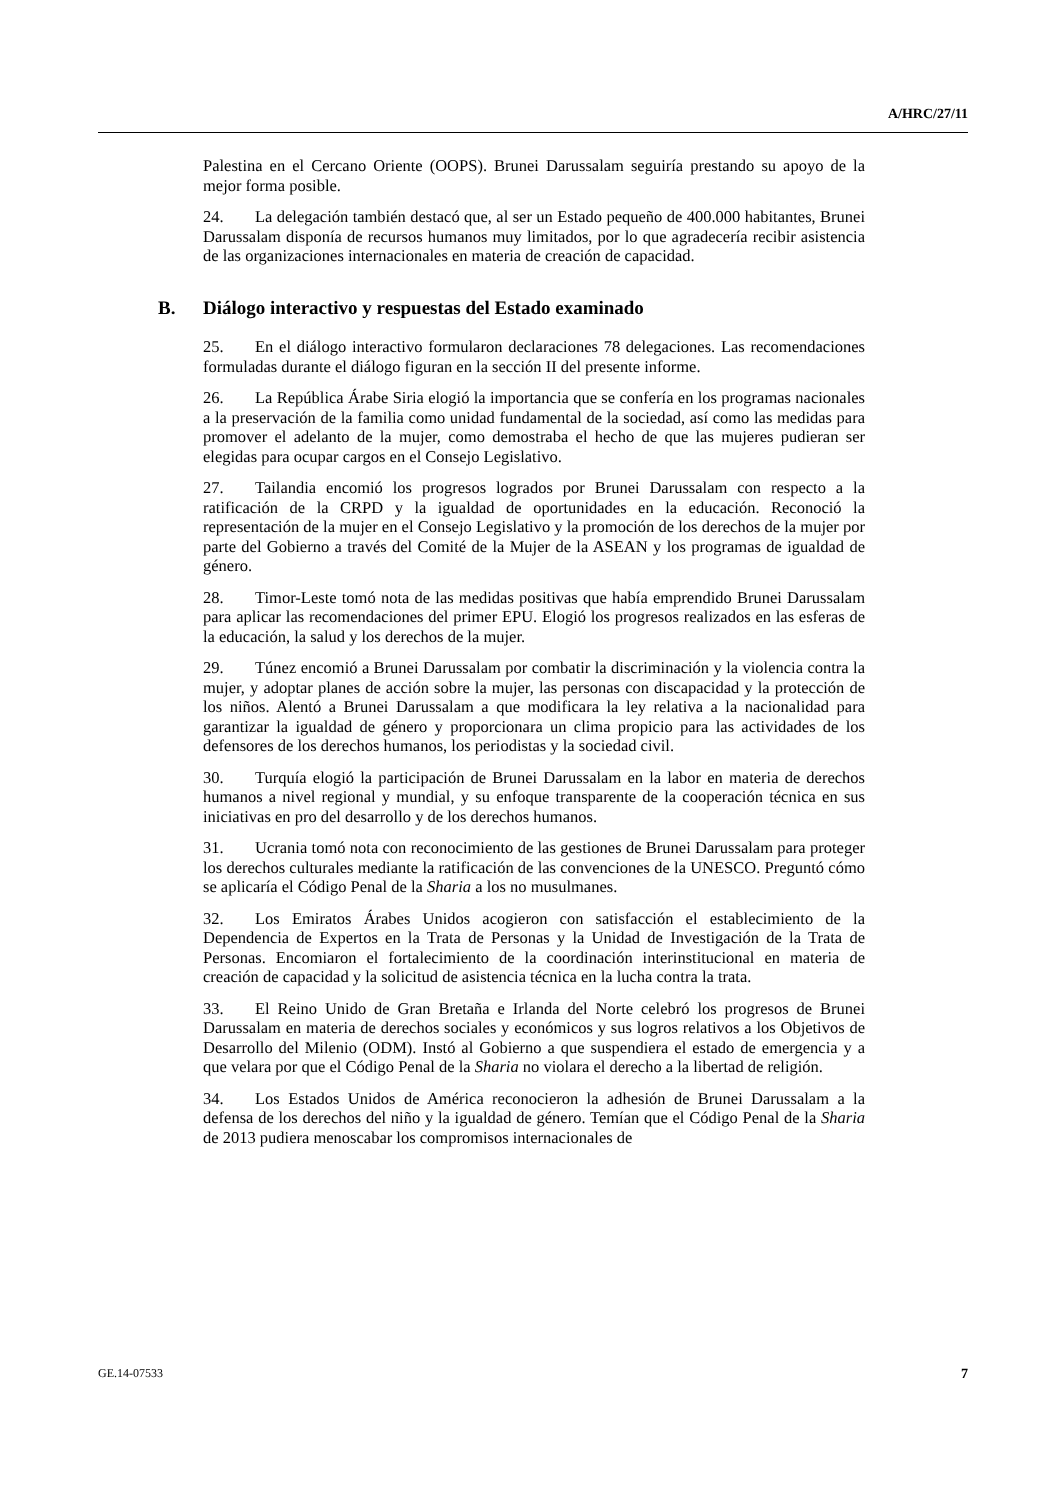A/HRC/27/11
Palestina en el Cercano Oriente (OOPS). Brunei Darussalam seguiría prestando su apoyo de la mejor forma posible.
24. La delegación también destacó que, al ser un Estado pequeño de 400.000 habitantes, Brunei Darussalam disponía de recursos humanos muy limitados, por lo que agradecería recibir asistencia de las organizaciones internacionales en materia de creación de capacidad.
B. Diálogo interactivo y respuestas del Estado examinado
25. En el diálogo interactivo formularon declaraciones 78 delegaciones. Las recomendaciones formuladas durante el diálogo figuran en la sección II del presente informe.
26. La República Árabe Siria elogió la importancia que se confería en los programas nacionales a la preservación de la familia como unidad fundamental de la sociedad, así como las medidas para promover el adelanto de la mujer, como demostraba el hecho de que las mujeres pudieran ser elegidas para ocupar cargos en el Consejo Legislativo.
27. Tailandia encomió los progresos logrados por Brunei Darussalam con respecto a la ratificación de la CRPD y la igualdad de oportunidades en la educación. Reconoció la representación de la mujer en el Consejo Legislativo y la promoción de los derechos de la mujer por parte del Gobierno a través del Comité de la Mujer de la ASEAN y los programas de igualdad de género.
28. Timor-Leste tomó nota de las medidas positivas que había emprendido Brunei Darussalam para aplicar las recomendaciones del primer EPU. Elogió los progresos realizados en las esferas de la educación, la salud y los derechos de la mujer.
29. Túnez encomió a Brunei Darussalam por combatir la discriminación y la violencia contra la mujer, y adoptar planes de acción sobre la mujer, las personas con discapacidad y la protección de los niños. Alentó a Brunei Darussalam a que modificara la ley relativa a la nacionalidad para garantizar la igualdad de género y proporcionara un clima propicio para las actividades de los defensores de los derechos humanos, los periodistas y la sociedad civil.
30. Turquía elogió la participación de Brunei Darussalam en la labor en materia de derechos humanos a nivel regional y mundial, y su enfoque transparente de la cooperación técnica en sus iniciativas en pro del desarrollo y de los derechos humanos.
31. Ucrania tomó nota con reconocimiento de las gestiones de Brunei Darussalam para proteger los derechos culturales mediante la ratificación de las convenciones de la UNESCO. Preguntó cómo se aplicaría el Código Penal de la Sharia a los no musulmanes.
32. Los Emiratos Árabes Unidos acogieron con satisfacción el establecimiento de la Dependencia de Expertos en la Trata de Personas y la Unidad de Investigación de la Trata de Personas. Encomiaron el fortalecimiento de la coordinación interinstitucional en materia de creación de capacidad y la solicitud de asistencia técnica en la lucha contra la trata.
33. El Reino Unido de Gran Bretaña e Irlanda del Norte celebró los progresos de Brunei Darussalam en materia de derechos sociales y económicos y sus logros relativos a los Objetivos de Desarrollo del Milenio (ODM). Instó al Gobierno a que suspendiera el estado de emergencia y a que velara por que el Código Penal de la Sharia no violara el derecho a la libertad de religión.
34. Los Estados Unidos de América reconocieron la adhesión de Brunei Darussalam a la defensa de los derechos del niño y la igualdad de género. Temían que el Código Penal de la Sharia de 2013 pudiera menoscabar los compromisos internacionales de
GE.14-07533 7